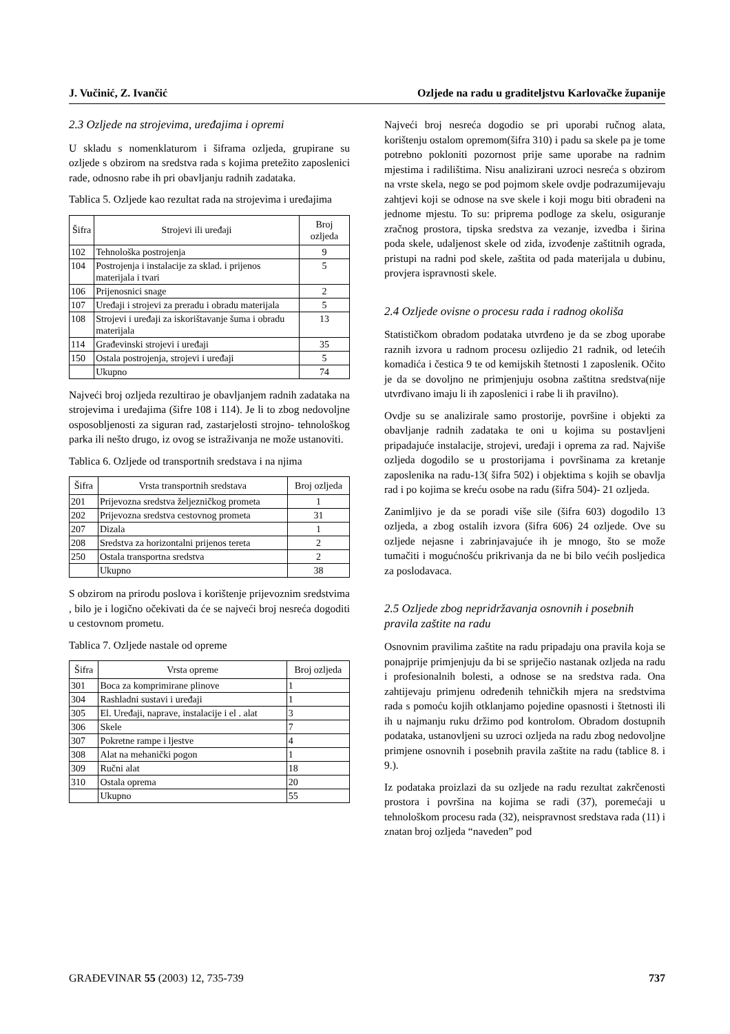J. Vučinić, Z. Ivančić Ozljede na radu u graditeljstvu Karlovačke županije
2.3 Ozljede na strojevima, uređajima i opremi
U skladu s nomenklaturom i šiframa ozljeda, grupirane su ozljede s obzirom na sredstva rada s kojima pretežito zaposlenici rade, odnosno rabe ih pri obavljanju radnih zadataka.
Tablica 5. Ozljede kao rezultat rada na strojevima i uređajima
| Šifra | Strojevi ili uređaji | Broj ozljeda |
| --- | --- | --- |
| 102 | Tehnološka postrojenja | 9 |
| 104 | Postrojenja i instalacije za sklad. i prijenos materijala i tvari | 5 |
| 106 | Prijenosnici snage | 2 |
| 107 | Uređaji i strojevi za preradu i obradu materijala | 5 |
| 108 | Strojevi i uređaji za iskorištavanje šuma i obradu materijala | 13 |
| 114 | Građevinski strojevi i uređaji | 35 |
| 150 | Ostala postrojenja, strojevi i uređaji | 5 |
| | Ukupno | 74 |
Najveći broj ozljeda rezultirao je obavljanjem radnih zadataka na strojevima i uređajima (šifre 108 i 114). Je li to zbog nedovoljne osposobljenosti za siguran rad, zastarjelosti strojno- tehnološkog parka ili nešto drugo, iz ovog se istraživanja ne može ustanoviti.
Tablica 6. Ozljede od transportnih sredstava i na njima
| Šifra | Vrsta transportnih sredstava | Broj ozljeda |
| --- | --- | --- |
| 201 | Prijevozna sredstva željezničkog prometa | 1 |
| 202 | Prijevozna sredstva cestovnog prometa | 31 |
| 207 | Dizala | 1 |
| 208 | Sredstva za horizontalni prijenos tereta | 2 |
| 250 | Ostala transportna sredstva | 2 |
| | Ukupno | 38 |
S obzirom na prirodu poslova i korištenje prijevoznim sredstvima , bilo je i logično očekivati da će se najveći broj nesreća dogoditi u cestovnom prometu.
Tablica 7. Ozljede nastale od opreme
| Šifra | Vrsta opreme | Broj ozljeda |
| --- | --- | --- |
| 301 | Boca za komprimirane plinove | 1 |
| 304 | Rashladni sustavi i uređaji | 1 |
| 305 | El. Uređaji, naprave, instalacije i el . alat | 3 |
| 306 | Skele | 7 |
| 307 | Pokretne rampe i ljestve | 4 |
| 308 | Alat na mehanički pogon | 1 |
| 309 | Ručni alat | 18 |
| 310 | Ostala oprema | 20 |
| | Ukupno | 55 |
Najveći broj nesreća dogodio se pri uporabi ručnog alata, korištenju ostalom opremom(šifra 310) i padu sa skele pa je tome potrebno pokloniti pozornost prije same uporabe na radnim mjestima i radilištima. Nisu analizirani uzroci nesreća s obzirom na vrste skela, nego se pod pojmom skele ovdje podrazumijevaju zahtjevi koji se odnose na sve skele i koji mogu biti obrađeni na jednome mjestu. To su: priprema podloge za skelu, osiguranje zračnog prostora, tipska sredstva za vezanje, izvedba i širina poda skele, udaljenost skele od zida, izvođenje zaštitnih ograda, pristupi na radni pod skele, zaštita od pada materijala u dubinu, provjera ispravnosti skele.
2.4 Ozljede ovisne o procesu rada i radnog okoliša
Statističkom obradom podataka utvrđeno je da se zbog uporabe raznih izvora u radnom procesu ozlijedio 21 radnik, od letećih komadića i čestica 9 te od kemijskih štetnosti 1 zaposlenik. Očito je da se dovoljno ne primjenjuju osobna zaštitna sredstva(nije utvrđivano imaju li ih zaposlenici i rabe li ih pravilno).
Ovdje su se analizirale samo prostorije, površine i objekti za obavljanje radnih zadataka te oni u kojima su postavljeni pripadajuće instalacije, strojevi, uređaji i oprema za rad. Najviše ozljeda dogodilo se u prostorijama i površinama za kretanje zaposlenika na radu-13( šifra 502) i objektima s kojih se obavlja rad i po kojima se kreću osobe na radu (šifra 504)- 21 ozljeda.
Zanimljivo je da se poradi više sile (šifra 603) dogodilo 13 ozljeda, a zbog ostalih izvora (šifra 606) 24 ozljede. Ove su ozljede nejasne i zabrinjavajuće ih je mnogo, što se može tumačiti i mogućnošću prikrivanja da ne bi bilo većih posljedica za poslodavaca.
2.5 Ozljede zbog nepridržavanja osnovnih i posebnih pravila zaštite na radu
Osnovnim pravilima zaštite na radu pripadaju ona pravila koja se ponajprije primjenjuju da bi se spriječio nastanak ozljeda na radu i profesionalnih bolesti, a odnose se na sredstva rada. Ona zahtijevaju primjenu određenih tehničkih mjera na sredstvima rada s pomoću kojih otklanjamo pojedine opasnosti i štetnosti ili ih u najmanju ruku držimo pod kontrolom. Obradom dostupnih podataka, ustanovljeni su uzroci ozljeda na radu zbog nedovoljne primjene osnovnih i posebnih pravila zaštite na radu (tablice 8. i 9.).
Iz podataka proizlazi da su ozljede na radu rezultat zakrčenosti prostora i površina na kojima se radi (37), poremećaji u tehnološkom procesu rada (32), neispravnost sredstava rada (11) i znatan broj ozljeda “naveden” pod
GRAĐEVINAR 55 (2003) 12, 735-739 737